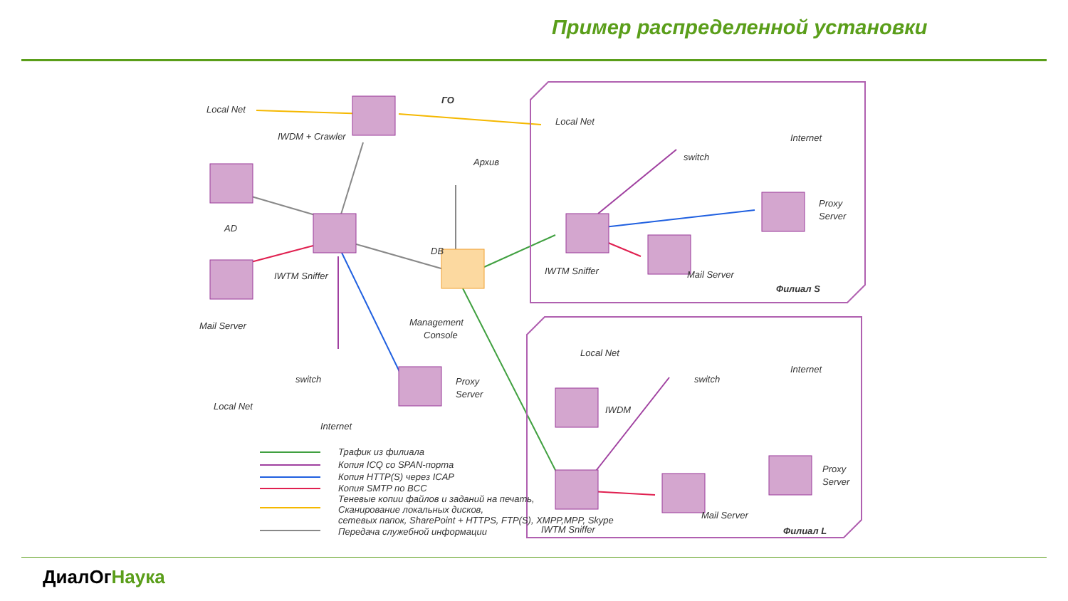Пример распределенной установки
Local Net
IWDM + Crawler
ГО
Архив
AD
IWTM Sniffer
DB
Mail Server
Management
Console
switch
Local Net
Internet
Proxy
Server
Local Net
switch
Internet
Proxy
Server
IWTM Sniffer
Mail Server
Филиал S
Local Net
switch
Internet
IWDM
Proxy
Server
IWTM Sniffer
Mail Server
Филиал L
Трафик из филиала
Копия ICQ со SPAN-порта
Копия HTTP(S) через ICAP
Копия SMTP по BCC
Теневые копии файлов и заданий на печать,
Сканирование локальных дисков,
сетевых папок, SharePoint + HTTPS, FTP(S), XMPP,MPP, Skype
Передача служебной информации
ДиалОгНаука